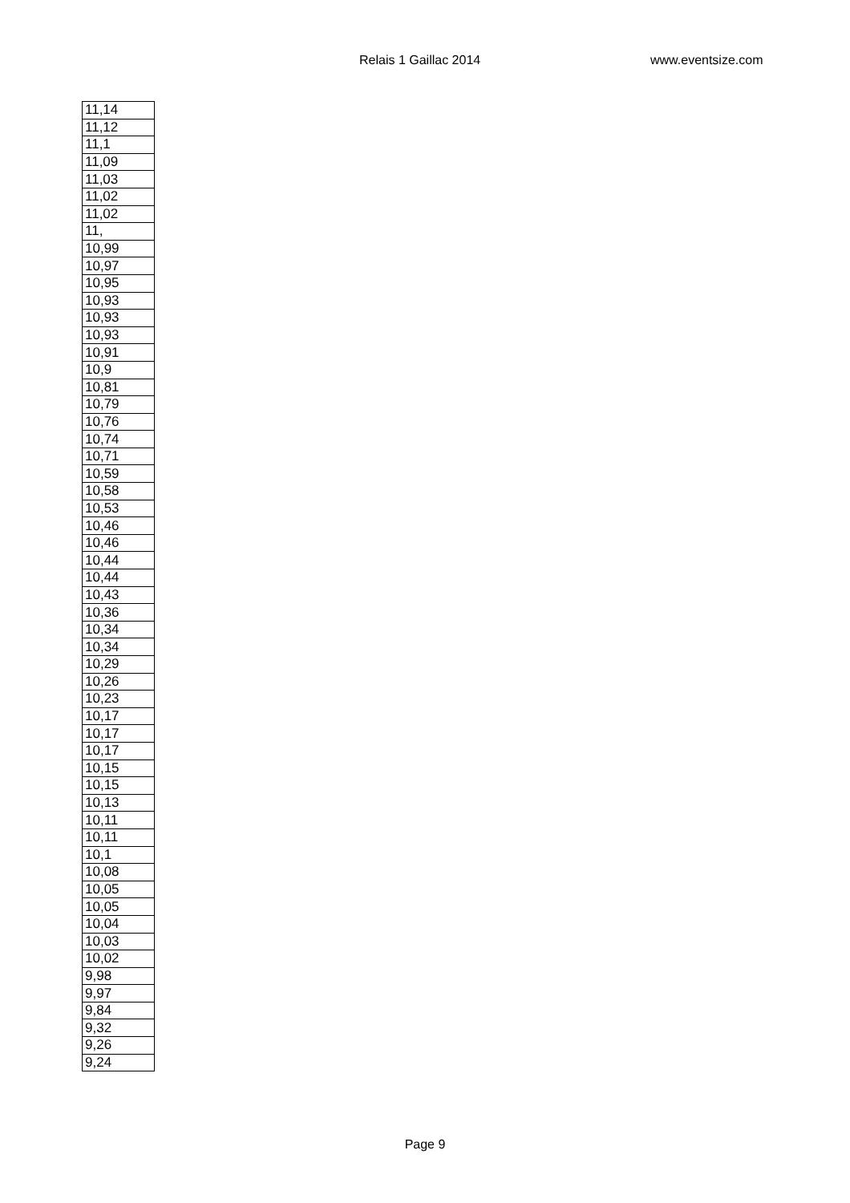Relais 1 Gaillac 2014 www.eventsize.com
| 11,14 |
| 11,12 |
| 11,1 |
| 11,09 |
| 11,03 |
| 11,02 |
| 11,02 |
| 11, |
| 10,99 |
| 10,97 |
| 10,95 |
| 10,93 |
| 10,93 |
| 10,93 |
| 10,91 |
| 10,9 |
| 10,81 |
| 10,79 |
| 10,76 |
| 10,74 |
| 10,71 |
| 10,59 |
| 10,58 |
| 10,53 |
| 10,46 |
| 10,46 |
| 10,44 |
| 10,44 |
| 10,43 |
| 10,36 |
| 10,34 |
| 10,34 |
| 10,29 |
| 10,26 |
| 10,23 |
| 10,17 |
| 10,17 |
| 10,17 |
| 10,15 |
| 10,15 |
| 10,13 |
| 10,11 |
| 10,11 |
| 10,1 |
| 10,08 |
| 10,05 |
| 10,05 |
| 10,04 |
| 10,03 |
| 10,02 |
| 9,98 |
| 9,97 |
| 9,84 |
| 9,32 |
| 9,26 |
| 9,24 |
Page 9